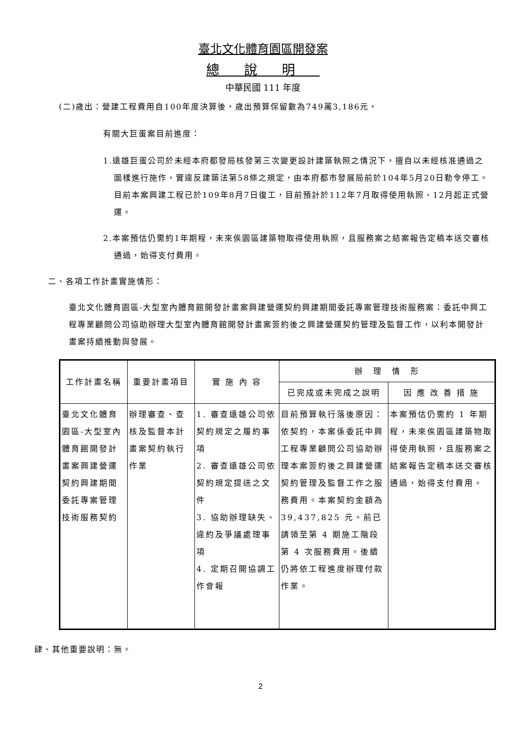臺北文化體育園區開發案
總說明
中華民國 111 年度
(二)歲出：營建工程費用自100年度決算後，歲出預算保留數為749萬3,186元，
有關大巨蛋案目前進度：
1.遠雄巨蛋公司於未經本府都發局核發第三次變更設計建築執照之情況下，擅自以未經核准通過之圖樣進行施作，實違反建築法第58條之規定，由本府都市發展局前於104年5月20日勒令停工。目前本案興建工程已於109年8月7日復工，目前預計於112年7月取得使用執照、12月起正式營運。
2.本案預估仍需約1年期程，未來俟園區建築物取得使用執照，且服務案之結案報告定稿本送交審核通過，始得支付費用。
二、各項工作計畫實施情形：
臺北文化體育園區-大型室內體育館開發計畫案興建營運契約興建期間委託專案管理技術服務案：委託中興工程專業顧問公司協助辦理大型室內體育館開發計畫案簽約後之興建營運契約管理及監督工作，以利本開發計畫案持續推動與發展。
| 工作計畫名稱 | 重要計畫項目 | 實 施 內 容 | 辦 理 情 形 | |
| --- | --- | --- | --- | --- |
| | | | 已完成或未完成之說明 | 因 應 改 善 措 施 |
| 臺北文化體育園區-大型室內體育館開發計畫案興建營運契約興建期間委託專案管理技術服務契約 | 辦理審查、查核及監督本計畫案契約執行作業 | 1. 審查遠雄公司依契約規定之履約事項 2. 審查遠雄公司依契約規定提送之文件 3. 協助辦理缺失、違約及爭議處理事項 4. 定期召開協調工作會報 | 目前預算執行落後原因： 依契約，本案係委託中興工程專業顧問公司協助辦理本案簽約後之興建營運契約管理及監督工作之服務費用。本案契約金額為 39,437,825 元。前已請領至第 4 期施工階段第 4 次服務費用。後續仍將依工程進度辦理付款作業。 | 本案預估仍需約 1 年期程，未來俟園區建築物取得使用執照，且服務案之結案報告定稿本送交審核通過，始得支付費用。 |
肆、其他重要說明：無。
2